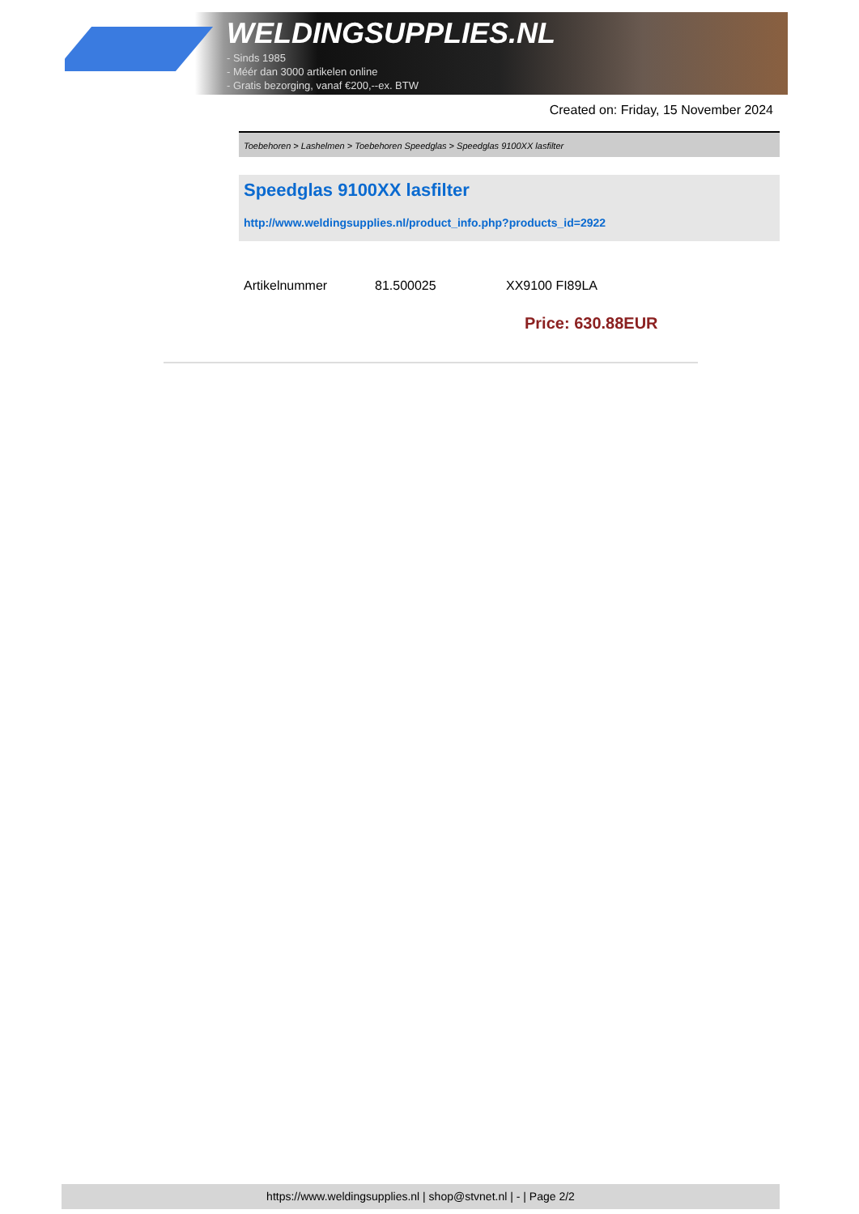WELDINGSUPPLIES.NL
- Sinds 1985
- Méér dan 3000 artikelen online
- Gratis bezorging, vanaf €200,--ex. BTW
Created on: Friday, 15 November 2024
Toebehoren > Lashelmen > Toebehoren Speedglas > Speedglas 9100XX lasfilter
Speedglas 9100XX lasfilter
http://www.weldingsupplies.nl/product_info.php?products_id=2922
| Artikelnummer | 81.500025 | XX9100 FI89LA |
Price: 630.88EUR
https://www.weldingsupplies.nl | shop@stvnet.nl | - | Page 2/2